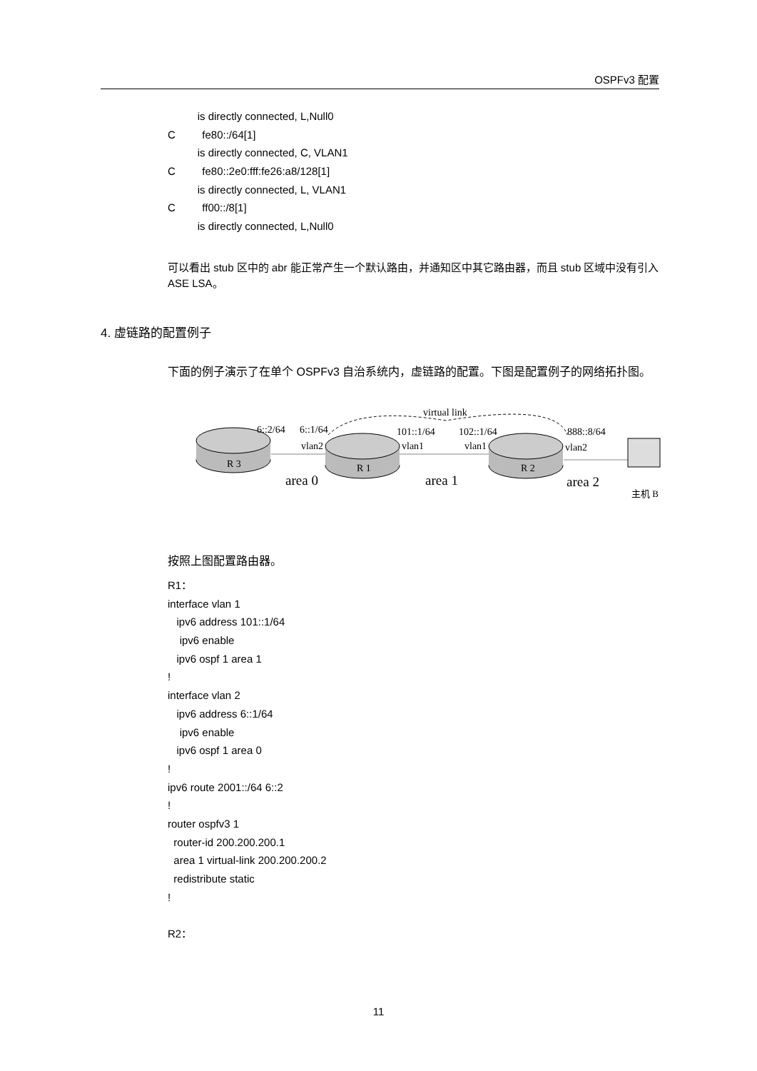OSPFv3 配置
is directly connected, L,Null0
C fe80::/64[1]
is directly connected, C, VLAN1
C fe80::2e0:fff:fe26:a8/128[1]
is directly connected, L, VLAN1
C ff00::/8[1]
is directly connected, L,Null0
可以看出 stub 区中的 abr 能正常产生一个默认路由，并通知区中其它路由器，而且 stub 区域中没有引入 ASE LSA。
4. 虚链路的配置例子
下面的例子演示了在单个 OSPFv3 自治系统内，虚链路的配置。下图是配置例子的网络拓扑图。
virtual link
6::2/64
6::1/64
vlan2
101::1/64
102::1/64
vlan1
vlan1
888::8/64
vlan2
R 3
R 1
R 2
主机 B
area 0
area 1
area 2
按照上图配置路由器。
R1：
interface vlan 1
ipv6 address 101::1/64
ipv6 enable
ipv6 ospf 1 area 1
!
interface vlan 2
ipv6 address 6::1/64
ipv6 enable
ipv6 ospf 1 area 0
!
ipv6 route 2001::/64 6::2
!
router ospfv3 1
router-id 200.200.200.1
area 1 virtual-link 200.200.200.2
redistribute static
!
R2：
11